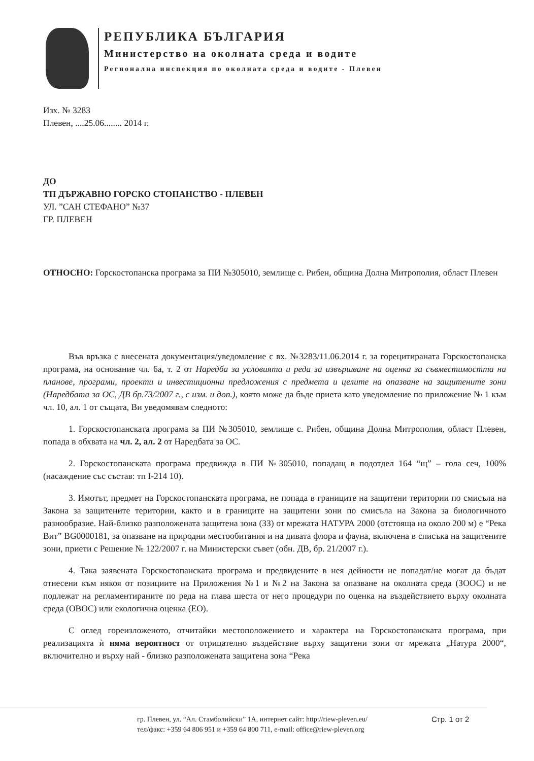РЕПУБЛИКА БЪЛГАРИЯ
Министерство на околната среда и водите
Регионална инспекция по околната среда и водите - Плевен
Изх. № 3283
Плевен, ....25.06........ 2014 г.
ДО
ТП ДЪРЖАВНО ГОРСКО СТОПАНСТВО - ПЛЕВЕН
УЛ. ”САН СТЕФАНО” №37
ГР. ПЛЕВЕН
ОТНОСНО: Горскостопанска програма за ПИ №305010, землище с. Рибен, община Долна Митрополия, област Плевен
Във връзка с внесената документация/уведомление с вх. №3283/11.06.2014 г. за горецитираната Горскостопанска програма, на основание чл. 6а, т. 2 от Наредба за условията и реда за извършване на оценка за съвместимостта на планове, програми, проекти и инвестиционни предложения с предмета и целите на опазване на защитените зони (Наредбата за ОС, ДВ бр.73/2007 г., с изм. и доп.), която може да бъде приета като уведомление по приложение № 1 към чл. 10, ал. 1 от същата, Ви уведомявам следното:
1. Горскостопанската програма за ПИ №305010, землище с. Рибен, община Долна Митрополия, област Плевен, попада в обхвата на чл. 2, ал. 2 от Наредбата за ОС.
2. Горскостопанската програма предвижда в ПИ №305010, попадащ в подотдел 164 “щ” – гола сеч, 100% (насаждение със състав: тп I-214 10).
3. Имотът, предмет на Горскостопанската програма, не попада в границите на защитени територии по смисъла на Закона за защитените територии, както и в границите на защитени зони по смисъла на Закона за биологичното разнообразие. Най-близко разположената защитена зона (ЗЗ) от мрежата НАТУРА 2000 (отстояща на около 200 м) е “Река Вит” BG0000181, за опазване на природни местообитания и на дивата флора и фауна, включена в списъка на защитените зони, приети с Решение № 122/2007 г. на Министерски съвет (обн. ДВ, бр. 21/2007 г.).
4. Така заявената Горскостопанската програма и предвидените в нея дейности не попадат/не могат да бъдат отнесени към някоя от позициите на Приложения №1 и №2 на Закона за опазване на околната среда (ЗООС) и не подлежат на регламентираните по реда на глава шеста от него процедури по оценка на въздействието върху околната среда (ОВОС) или екологична оценка (ЕО).
С оглед гореизложеното, отчитайки местоположението и характера на Горскостопанската програма, при реализацията ѝ няма вероятност от отрицателно въздействие върху защитени зони от мрежата „Натура 2000“, включително и върху най - близко разположената защитена зона “Река
гр. Плевен, ул. “Ал. Стамболийски” 1А, интернет сайт: http://riew-pleven.eu/
тел/факс: +359 64 806 951 и +359 64 800 711, e-mail: office@riew-pleven.org
Стр. 1 от 2